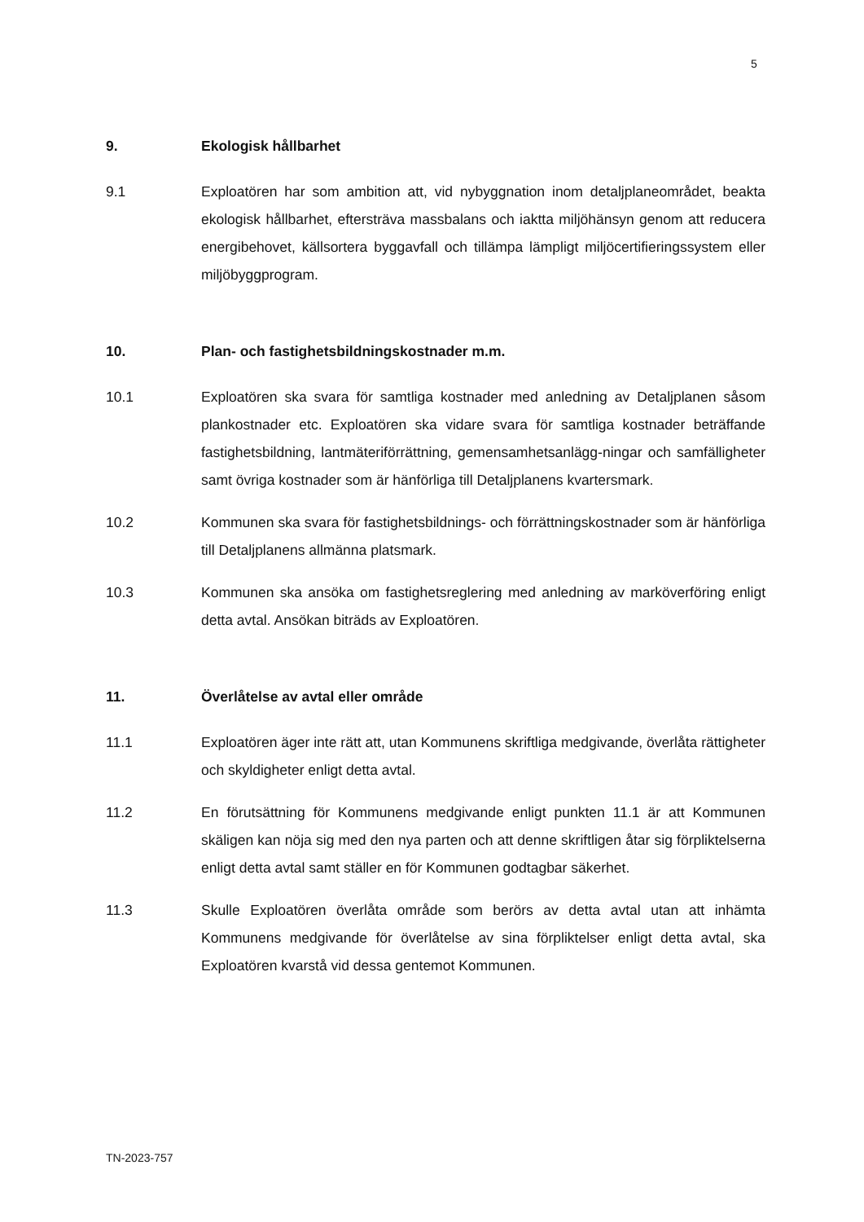5
9. Ekologisk hållbarhet
9.1 Exploatören har som ambition att, vid nybyggnation inom detaljplaneområdet, beakta ekologisk hållbarhet, eftersträva massbalans och iaktta miljöhänsyn genom att reducera energibehovet, källsortera byggavfall och tillämpa lämpligt miljöcertifieringssystem eller miljöbyggprogram.
10. Plan- och fastighetsbildningskostnader m.m.
10.1 Exploatören ska svara för samtliga kostnader med anledning av Detaljplanen såsom plankostnader etc. Exploatören ska vidare svara för samtliga kostnader beträffande fastighetsbildning, lantmäteriförrättning, gemensamhetsanlägg-ningar och samfälligheter samt övriga kostnader som är hänförliga till Detaljplanens kvartersmark.
10.2 Kommunen ska svara för fastighetsbildnings- och förrättningskostnader som är hänförliga till Detaljplanens allmänna platsmark.
10.3 Kommunen ska ansöka om fastighetsreglering med anledning av marköverföring enligt detta avtal. Ansökan biträds av Exploatören.
11. Överlåtelse av avtal eller område
11.1 Exploatören äger inte rätt att, utan Kommunens skriftliga medgivande, överlåta rättigheter och skyldigheter enligt detta avtal.
11.2 En förutsättning för Kommunens medgivande enligt punkten 11.1 är att Kommunen skäligen kan nöja sig med den nya parten och att denne skriftligen åtar sig förpliktelserna enligt detta avtal samt ställer en för Kommunen godtagbar säkerhet.
11.3 Skulle Exploatören överlåta område som berörs av detta avtal utan att inhämta Kommunens medgivande för överlåtelse av sina förpliktelser enligt detta avtal, ska Exploatören kvarstå vid dessa gentemot Kommunen.
TN-2023-757